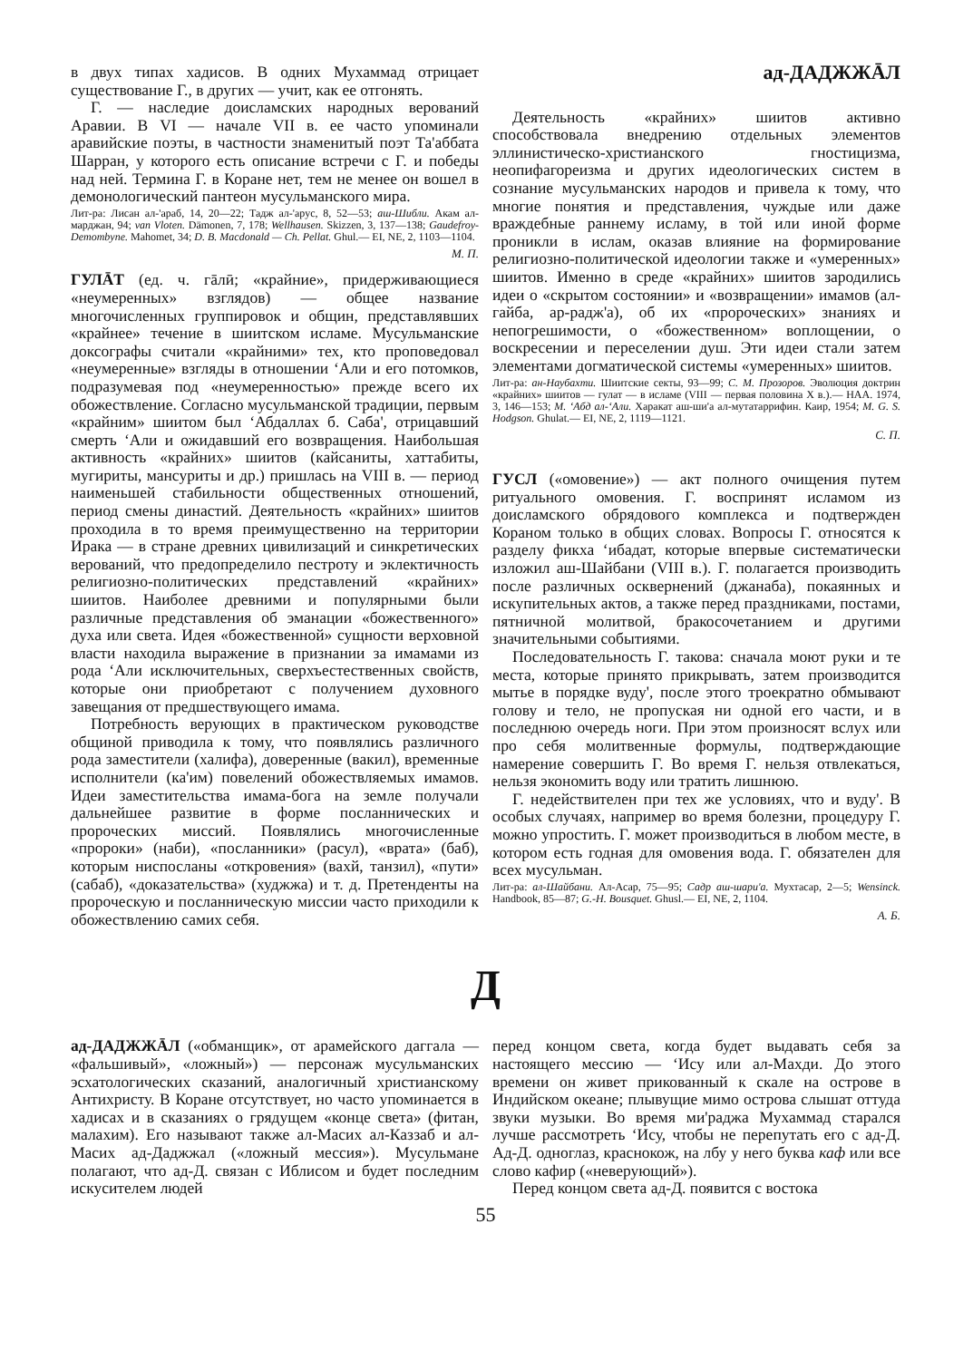в двух типах хадисов. В одних Мухаммад отрицает существование Г., в других — учит, как ее отгонять.
Г. — наследие доисламских народных верований Аравии. В VI — начале VII в. ее часто упоминали аравийские поэты, в частности знаменитый поэт Та'аббата Шарран, у которого есть описание встречи с Г. и победы над ней. Термина Г. в Коране нет, тем не менее он вошел в демонологический пантеон мусульманского мира.
Лит-ра: Лисан ал-'араб, 14, 20—22; Тадж ал-'арус, 8, 52—53; аш-Шибли. Акам ал-марджан, 94; van Vloten. Dämonen, 7, 178; Wellhausen. Skizzen, 3, 137—138; Gaudefroy-Demombyne. Mahomet, 34; D. B. Macdonald — Ch. Pellat. Ghul.— EI, NE, 2, 1103—1104.
М. П.
ГУЛĀТ (ед. ч. гāлӣ; «крайние», придерживающиеся «неумеренных» взглядов) — общее название многочисленных группировок и общин, представлявших «крайнее» течение в шиитском исламе. Мусульманские доксографы считали «крайними» тех, кто проповедовал «неумеренные» взгляды в отношении ʻАли и его потомков, подразумевая под «неумеренностью» прежде всего их обожествление. Согласно мусульманской традиции, первым «крайним» шиитом был ʻАбдаллах б. Саба', отрицавший смерть ʻАли и ожидавший его возвращения. Наибольшая активность «крайних» шиитов (кайсаниты, хаттабиты, мугириты, мансуриты и др.) пришлась на VIII в. — период наименьшей стабильности общественных отношений, период смены династий. Деятельность «крайних» шиитов проходила в то время преимущественно на территории Ирака — в стране древних цивилизаций и синкретических верований, что предопределило пестроту и эклектичность религиозно-политических представлений «крайних» шиитов. Наиболее древними и популярными были различные представления об эманации «божественного» духа или света. Идея «божественной» сущности верховной власти находила выражение в признании за имамами из рода ʻАли исключительных, сверхъестественных свойств, которые они приобретают с получением духовного завещания от предшествующего имама.
Потребность верующих в практическом руководстве общиной приводила к тому, что появлялись различного рода заместители (халифа), доверенные (вакил), временные исполнители (ка'им) повелений обожествляемых имамов. Идеи заместительства имама-бога на земле получали дальнейшее развитие в форме посланнических и пророческих миссий. Появлялись многочисленные «пророки» (наби), «посланники» (расул), «врата» (баб), которым ниспосланы «откровения» (вахй, танзил), «пути» (сабаб), «доказательства» (худжжа) и т. д. Претенденты на пророческую и посланническую миссии часто приходили к обожествлению самих себя.
ад-ДАДЖЖĀЛ
Деятельность «крайних» шиитов активно способствовала внедрению отдельных элементов эллинистическо-христианского гностицизма, неопифагореизма и других идеологических систем в сознание мусульманских народов и привела к тому, что многие понятия и представления, чуждые или даже враждебные раннему исламу, в той или иной форме проникли в ислам, оказав влияние на формирование религиозно-политической идеологии также и «умеренных» шиитов. Именно в среде «крайних» шиитов зародились идеи о «скрытом состоянии» и «возвращении» имамов (ал-гайба, ар-радж'а), об их «пророческих» знаниях и непогрешимости, о «божественном» воплощении, о воскресении и переселении душ. Эти идеи стали затем элементами догматической системы «умеренных» шиитов.
Лит-ра: ан-Наубахти. Шиитские секты, 93—99; С. М. Прозоров. Эволюция доктрин «крайних» шиитов — гулат — в исламе (VIII — первая половина X в.).— НАА. 1974, 3, 146—153; М. ʻАбд ал-ʻАли. Харакат аш-ши'а ал-мутатаррифин. Каир, 1954; M. G. S. Hodgson. Ghulat.— EI, NE, 2, 1119—1121.
С. П.
ГУСЛ («омовение») — акт полного очищения путем ритуального омовения. Г. воспринят исламом из доисламского обрядового комплекса и подтвержден Кораном только в общих словах. Вопросы Г. относятся к разделу фикха ʻибадат, которые впервые систематически изложил аш-Шайбани (VIII в.). Г. полагается производить после различных осквернений (джанаба), покаянных и искупительных актов, а также перед праздниками, постами, пятничной молитвой, бракосочетанием и другими значительными событиями.
Последовательность Г. такова: сначала моют руки и те места, которые принято прикрывать, затем производится мытье в порядке вуду', после этого троекратно обмывают голову и тело, не пропуская ни одной его части, и в последнюю очередь ноги. При этом произносят вслух или про себя молитвенные формулы, подтверждающие намерение совершить Г. Во время Г. нельзя отвлекаться, нельзя экономить воду или тратить лишнюю.
Г. недействителен при тех же условиях, что и вуду'. В особых случаях, например во время болезни, процедуру Г. можно упростить. Г. может производиться в любом месте, в котором есть годная для омовения вода. Г. обязателен для всех мусульман.
Лит-ра: ал-Шайбани. Ал-Асар, 75—95; Садр аш-шари'а. Мухтасар, 2—5; Wensinck. Handbook, 85—87; G.-H. Bousquet. Ghusl.— EI, NE, 2, 1104.
А. Б.
Д
ад-ДАДЖЖĀЛ («обманщик», от арамейского даггала — «фальшивый», «ложный») — персонаж мусульманских эсхатологических сказаний, аналогичный христианскому Антихристу. В Коране отсутствует, но часто упоминается в хадисах и в сказаниях о грядущем «конце света» (фитан, малахим). Его называют также ал-Масих ал-Каззаб и ал-Масих ад-Даджжал («ложный мессия»). Мусульмане полагают, что ад-Д. связан с Иблисом и будет последним искусителем людей
перед концом света, когда будет выдавать себя за настоящего мессию — ʻИсу или ал-Махди. До этого времени он живет прикованный к скале на острове в Индийском океане; плывущие мимо острова слышат оттуда звуки музыки. Во время ми'раджа Мухаммад старался лучше рассмотреть ʻИсу, чтобы не перепутать его с ад-Д. Ад-Д. одноглаз, краснокож, на лбу у него буква каф или все слово кафир («неверующий»).
Перед концом света ад-Д. появится с востока
55